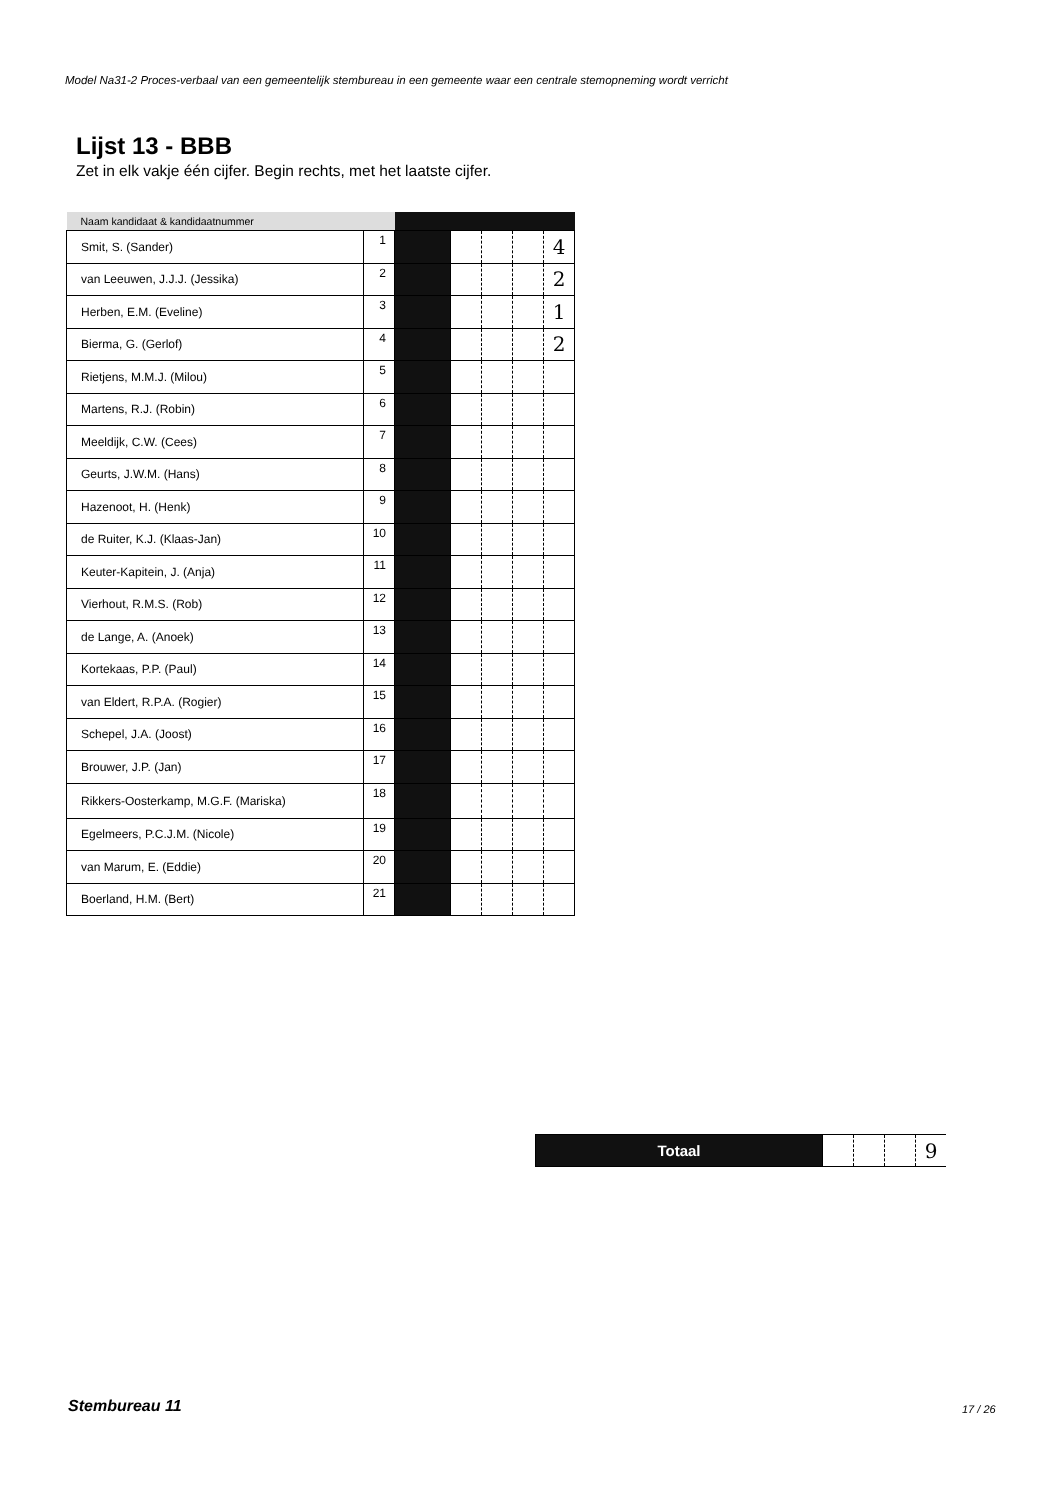Model Na31-2 Proces-verbaal van een gemeentelijk stembureau in een gemeente waar een centrale stemopneming wordt verricht
Lijst 13 - BBB
Zet in elk vakje één cijfer. Begin rechts, met het laatste cijfer.
| Naam kandidaat & kandidaatnummer | | | | | | |
| --- | --- | --- | --- | --- | --- | --- |
| Smit, S. (Sander) | 1 | | | | | 4 |
| van Leeuwen, J.J.J. (Jessika) | 2 | | | | | 2 |
| Herben, E.M. (Eveline) | 3 | | | | | 1 |
| Bierma, G. (Gerlof) | 4 | | | | | 2 |
| Rietjens, M.M.J. (Milou) | 5 | | | | | |
| Martens, R.J. (Robin) | 6 | | | | | |
| Meeldijk, C.W. (Cees) | 7 | | | | | |
| Geurts, J.W.M. (Hans) | 8 | | | | | |
| Hazenoot, H. (Henk) | 9 | | | | | |
| de Ruiter, K.J. (Klaas-Jan) | 10 | | | | | |
| Keuter-Kapitein, J. (Anja) | 11 | | | | | |
| Vierhout, R.M.S. (Rob) | 12 | | | | | |
| de Lange, A. (Anoek) | 13 | | | | | |
| Kortekaas, P.P. (Paul) | 14 | | | | | |
| van Eldert, R.P.A. (Rogier) | 15 | | | | | |
| Schepel, J.A. (Joost) | 16 | | | | | |
| Brouwer, J.P. (Jan) | 17 | | | | | |
| Rikkers-Oosterkamp, M.G.F. (Mariska) | 18 | | | | | |
| Egelmeers, P.C.J.M. (Nicole) | 19 | | | | | |
| van Marum, E. (Eddie) | 20 | | | | | |
| Boerland, H.M. (Bert) | 21 | | | | | |
| Totaal | | | | 9 |
Stembureau 11 17 / 26